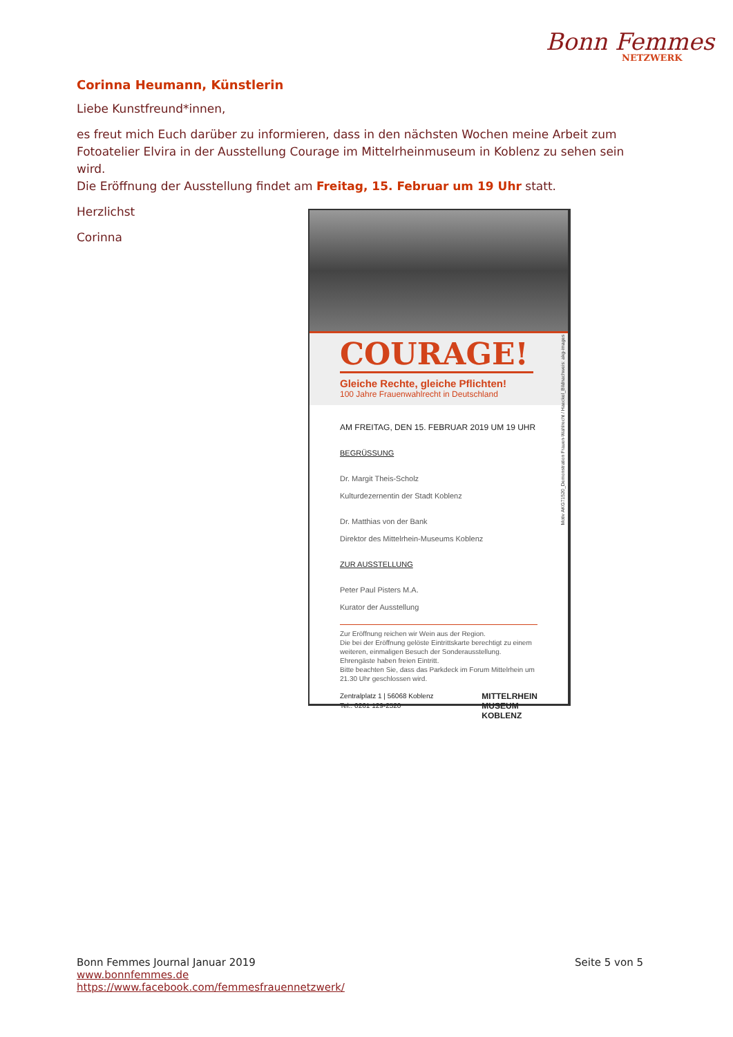Bonn Femmes
NETZWERK
Corinna Heumann, Künstlerin
Liebe Kunstfreund*innen,
es freut mich Euch darüber zu informieren, dass in den nächsten Wochen meine Arbeit zum Fotoatelier Elvira in der Ausstellung Courage im Mittelrheinmuseum in Koblenz zu sehen sein wird.
Die Eröffnung der Ausstellung findet am Freitag, 15. Februar um 19 Uhr statt.
Herzlichst
Corinna
COURAGE!
Gleiche Rechte, gleiche Pflichten!
100 Jahre Frauenwahlrecht in Deutschland
AM FREITAG, DEN 15. FEBRUAR 2019 UM 19 UHR
BEGRÜSSUNG
Dr. Margit Theis-Scholz
Kulturdezernentin der Stadt Koblenz
Dr. Matthias von der Bank
Direktor des Mittelrhein-Museums Koblenz
ZUR AUSSTELLUNG
Peter Paul Pisters M.A.
Kurator der Ausstellung
Zur Eröffnung reichen wir Wein aus der Region.
Die bei der Eröffnung gelöste Eintrittskarte berechtigt zu einem weiteren, einmaligen Besuch der Sonderausstellung.
Ehrengäste haben freien Eintritt.
Bitte beachten Sie, dass das Parkdeck im Forum Mittelrhein um 21.30 Uhr geschlossen wird.
Zentralplatz 1 | 56068 Koblenz
Tel.: 0261 129-2520 MITTELRHEIN
MUSEUM
KOBLENZ
Motiv AKG71520_Demonstration Frauen-Wahlrecht / Haeckel_Bildnachweis: akg-images
Bonn Femmes Journal Januar 2019 Seite 5 von 5
www.bonnfemmes.de
https://www.facebook.com/femmesfrauennetzwerk/